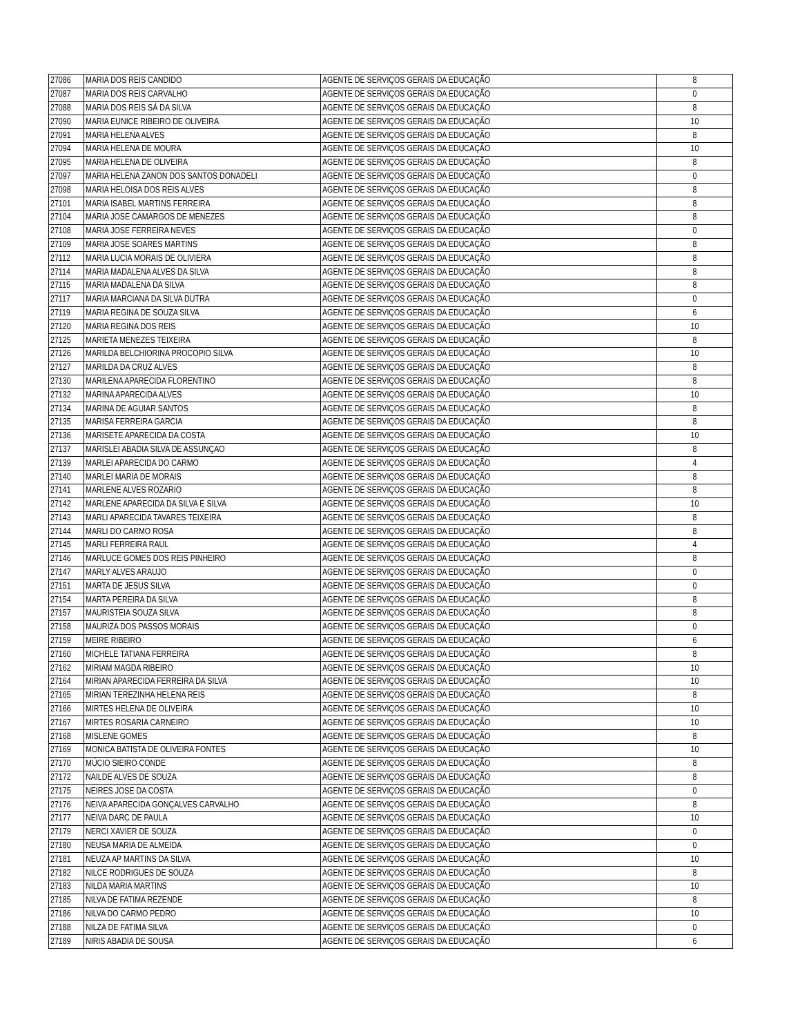| 27086 | MARIA DOS REIS CANDIDO | AGENTE DE SERVIÇOS GERAIS DA EDUCAÇÃO | 8 |
| 27087 | MARIA DOS REIS CARVALHO | AGENTE DE SERVIÇOS GERAIS DA EDUCAÇÃO | 0 |
| 27088 | MARIA DOS REIS SÁ DA SILVA | AGENTE DE SERVIÇOS GERAIS DA EDUCAÇÃO | 8 |
| 27090 | MARIA EUNICE RIBEIRO DE OLIVEIRA | AGENTE DE SERVIÇOS GERAIS DA EDUCAÇÃO | 10 |
| 27091 | MARIA HELENA ALVES | AGENTE DE SERVIÇOS GERAIS DA EDUCAÇÃO | 8 |
| 27094 | MARIA HELENA DE MOURA | AGENTE DE SERVIÇOS GERAIS DA EDUCAÇÃO | 10 |
| 27095 | MARIA HELENA DE OLIVEIRA | AGENTE DE SERVIÇOS GERAIS DA EDUCAÇÃO | 8 |
| 27097 | MARIA HELENA ZANON DOS SANTOS DONADELI | AGENTE DE SERVIÇOS GERAIS DA EDUCAÇÃO | 0 |
| 27098 | MARIA HELOISA DOS REIS ALVES | AGENTE DE SERVIÇOS GERAIS DA EDUCAÇÃO | 8 |
| 27101 | MARIA ISABEL MARTINS FERREIRA | AGENTE DE SERVIÇOS GERAIS DA EDUCAÇÃO | 8 |
| 27104 | MARIA JOSE CAMARGOS DE MENEZES | AGENTE DE SERVIÇOS GERAIS DA EDUCAÇÃO | 8 |
| 27108 | MARIA JOSE FERREIRA NEVES | AGENTE DE SERVIÇOS GERAIS DA EDUCAÇÃO | 0 |
| 27109 | MARIA JOSE SOARES MARTINS | AGENTE DE SERVIÇOS GERAIS DA EDUCAÇÃO | 8 |
| 27112 | MARIA LUCIA MORAIS DE OLIVIERA | AGENTE DE SERVIÇOS GERAIS DA EDUCAÇÃO | 8 |
| 27114 | MARIA MADALENA ALVES DA SILVA | AGENTE DE SERVIÇOS GERAIS DA EDUCAÇÃO | 8 |
| 27115 | MARIA MADALENA DA SILVA | AGENTE DE SERVIÇOS GERAIS DA EDUCAÇÃO | 8 |
| 27117 | MARIA MARCIANA DA SILVA DUTRA | AGENTE DE SERVIÇOS GERAIS DA EDUCAÇÃO | 0 |
| 27119 | MARIA REGINA DE SOUZA SILVA | AGENTE DE SERVIÇOS GERAIS DA EDUCAÇÃO | 6 |
| 27120 | MARIA REGINA DOS REIS | AGENTE DE SERVIÇOS GERAIS DA EDUCAÇÃO | 10 |
| 27125 | MARIETA MENEZES TEIXEIRA | AGENTE DE SERVIÇOS GERAIS DA EDUCAÇÃO | 8 |
| 27126 | MARILDA BELCHIORINA PROCOPIO SILVA | AGENTE DE SERVIÇOS GERAIS DA EDUCAÇÃO | 10 |
| 27127 | MARILDA DA CRUZ ALVES | AGENTE DE SERVIÇOS GERAIS DA EDUCAÇÃO | 8 |
| 27130 | MARILENA APARECIDA FLORENTINO | AGENTE DE SERVIÇOS GERAIS DA EDUCAÇÃO | 8 |
| 27132 | MARINA APARECIDA ALVES | AGENTE DE SERVIÇOS GERAIS DA EDUCAÇÃO | 10 |
| 27134 | MARINA DE AGUIAR SANTOS | AGENTE DE SERVIÇOS GERAIS DA EDUCAÇÃO | 8 |
| 27135 | MARISA FERREIRA GARCIA | AGENTE DE SERVIÇOS GERAIS DA EDUCAÇÃO | 8 |
| 27136 | MARISETE APARECIDA DA COSTA | AGENTE DE SERVIÇOS GERAIS DA EDUCAÇÃO | 10 |
| 27137 | MARISLEI ABADIA SILVA DE ASSUNÇAO | AGENTE DE SERVIÇOS GERAIS DA EDUCAÇÃO | 8 |
| 27139 | MARLEI APARECIDA DO CARMO | AGENTE DE SERVIÇOS GERAIS DA EDUCAÇÃO | 4 |
| 27140 | MARLEI MARIA DE MORAIS | AGENTE DE SERVIÇOS GERAIS DA EDUCAÇÃO | 8 |
| 27141 | MARLENE ALVES ROZARIO | AGENTE DE SERVIÇOS GERAIS DA EDUCAÇÃO | 8 |
| 27142 | MARLENE APARECIDA DA SILVA E SILVA | AGENTE DE SERVIÇOS GERAIS DA EDUCAÇÃO | 10 |
| 27143 | MARLI APARECIDA TAVARES TEIXEIRA | AGENTE DE SERVIÇOS GERAIS DA EDUCAÇÃO | 8 |
| 27144 | MARLI DO CARMO ROSA | AGENTE DE SERVIÇOS GERAIS DA EDUCAÇÃO | 8 |
| 27145 | MARLI FERREIRA RAUL | AGENTE DE SERVIÇOS GERAIS DA EDUCAÇÃO | 4 |
| 27146 | MARLUCE GOMES DOS REIS PINHEIRO | AGENTE DE SERVIÇOS GERAIS DA EDUCAÇÃO | 8 |
| 27147 | MARLY ALVES ARAUJO | AGENTE DE SERVIÇOS GERAIS DA EDUCAÇÃO | 0 |
| 27151 | MARTA DE JESUS SILVA | AGENTE DE SERVIÇOS GERAIS DA EDUCAÇÃO | 0 |
| 27154 | MARTA PEREIRA DA SILVA | AGENTE DE SERVIÇOS GERAIS DA EDUCAÇÃO | 8 |
| 27157 | MAURISTEIA SOUZA SILVA | AGENTE DE SERVIÇOS GERAIS DA EDUCAÇÃO | 8 |
| 27158 | MAURIZA DOS PASSOS MORAIS | AGENTE DE SERVIÇOS GERAIS DA EDUCAÇÃO | 0 |
| 27159 | MEIRE RIBEIRO | AGENTE DE SERVIÇOS GERAIS DA EDUCAÇÃO | 6 |
| 27160 | MICHELE TATIANA FERREIRA | AGENTE DE SERVIÇOS GERAIS DA EDUCAÇÃO | 8 |
| 27162 | MIRIAM MAGDA RIBEIRO | AGENTE DE SERVIÇOS GERAIS DA EDUCAÇÃO | 10 |
| 27164 | MIRIAN APARECIDA FERREIRA DA SILVA | AGENTE DE SERVIÇOS GERAIS DA EDUCAÇÃO | 10 |
| 27165 | MIRIAN TEREZINHA HELENA REIS | AGENTE DE SERVIÇOS GERAIS DA EDUCAÇÃO | 8 |
| 27166 | MIRTES HELENA DE OLIVEIRA | AGENTE DE SERVIÇOS GERAIS DA EDUCAÇÃO | 10 |
| 27167 | MIRTES ROSARIA CARNEIRO | AGENTE DE SERVIÇOS GERAIS DA EDUCAÇÃO | 10 |
| 27168 | MISLENE GOMES | AGENTE DE SERVIÇOS GERAIS DA EDUCAÇÃO | 8 |
| 27169 | MONICA BATISTA DE OLIVEIRA FONTES | AGENTE DE SERVIÇOS GERAIS DA EDUCAÇÃO | 10 |
| 27170 | MÚCIO SIEIRO CONDE | AGENTE DE SERVIÇOS GERAIS DA EDUCAÇÃO | 8 |
| 27172 | NAILDE ALVES DE SOUZA | AGENTE DE SERVIÇOS GERAIS DA EDUCAÇÃO | 8 |
| 27175 | NEIRES JOSE DA COSTA | AGENTE DE SERVIÇOS GERAIS DA EDUCAÇÃO | 0 |
| 27176 | NEIVA APARECIDA GONÇALVES CARVALHO | AGENTE DE SERVIÇOS GERAIS DA EDUCAÇÃO | 8 |
| 27177 | NEIVA DARC DE PAULA | AGENTE DE SERVIÇOS GERAIS DA EDUCAÇÃO | 10 |
| 27179 | NERCI XAVIER DE SOUZA | AGENTE DE SERVIÇOS GERAIS DA EDUCAÇÃO | 0 |
| 27180 | NEUSA MARIA DE ALMEIDA | AGENTE DE SERVIÇOS GERAIS DA EDUCAÇÃO | 0 |
| 27181 | NEUZA AP MARTINS DA SILVA | AGENTE DE SERVIÇOS GERAIS DA EDUCAÇÃO | 10 |
| 27182 | NILCE RODRIGUES DE SOUZA | AGENTE DE SERVIÇOS GERAIS DA EDUCAÇÃO | 8 |
| 27183 | NILDA MARIA MARTINS | AGENTE DE SERVIÇOS GERAIS DA EDUCAÇÃO | 10 |
| 27185 | NILVA DE FATIMA REZENDE | AGENTE DE SERVIÇOS GERAIS DA EDUCAÇÃO | 8 |
| 27186 | NILVA DO CARMO PEDRO | AGENTE DE SERVIÇOS GERAIS DA EDUCAÇÃO | 10 |
| 27188 | NILZA DE FATIMA SILVA | AGENTE DE SERVIÇOS GERAIS DA EDUCAÇÃO | 0 |
| 27189 | NIRIS ABADIA DE SOUSA | AGENTE DE SERVIÇOS GERAIS DA EDUCAÇÃO | 6 |